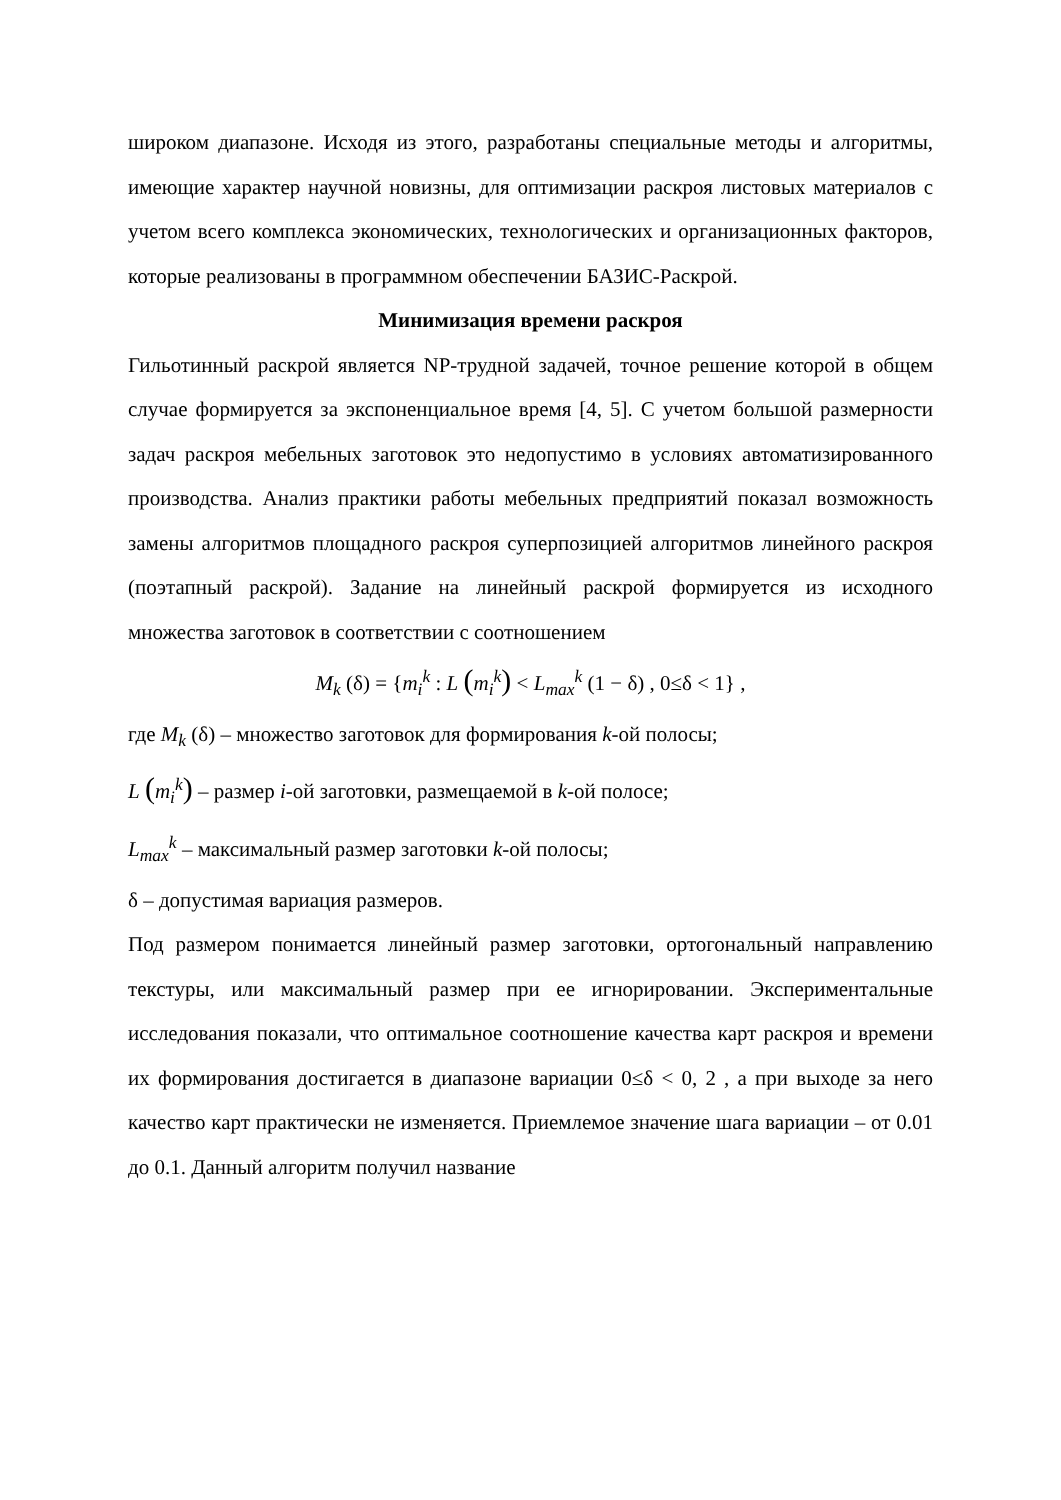широком диапазоне. Исходя из этого, разработаны специальные методы и алгоритмы, имеющие характер научной новизны, для оптимизации раскроя листовых материалов с учетом всего комплекса экономических, технологических и организационных факторов, которые реализованы в программном обеспечении БАЗИС-Раскрой.
Минимизация времени раскроя
Гильотинный раскрой является NP-трудной задачей, точное решение которой в общем случае формируется за экспоненциальное время [4, 5]. С учетом большой размерности задач раскроя мебельных заготовок это недопустимо в условиях автоматизированного производства. Анализ практики работы мебельных предприятий показал возможность замены алгоритмов площадного раскроя суперпозицией алгоритмов линейного раскроя (поэтапный раскрой). Задание на линейный раскрой формируется из исходного множества заготовок в соответствии с соотношением
M<sub>k</sub> (δ) = {m<sub>i</sub><sup>k</sup> : L (m<sub>i</sub><sup>k</sup>) < L<sub>max</sub><sup>k</sup> (1 − δ) , 0≤δ < 1} ,
где M<sub>k</sub> (δ) – множество заготовок для формирования k-ой полосы;
L (m<sub>i</sub><sup>k</sup>) – размер i-ой заготовки, размещаемой в k-ой полосе;
L<sub>max</sub><sup>k</sup> – максимальный размер заготовки k-ой полосы;
δ – допустимая вариация размеров.
Под размером понимается линейный размер заготовки, ортогональный направлению текстуры, или максимальный размер при ее игнорировании. Экспериментальные исследования показали, что оптимальное соотношение качества карт раскроя и времени их формирования достигается в диапазоне вариации 0≤δ < 0, 2 , а при выходе за него качество карт практически не изменяется. Приемлемое значение шага вариации – от 0.01 до 0.1. Данный алгоритм получил название